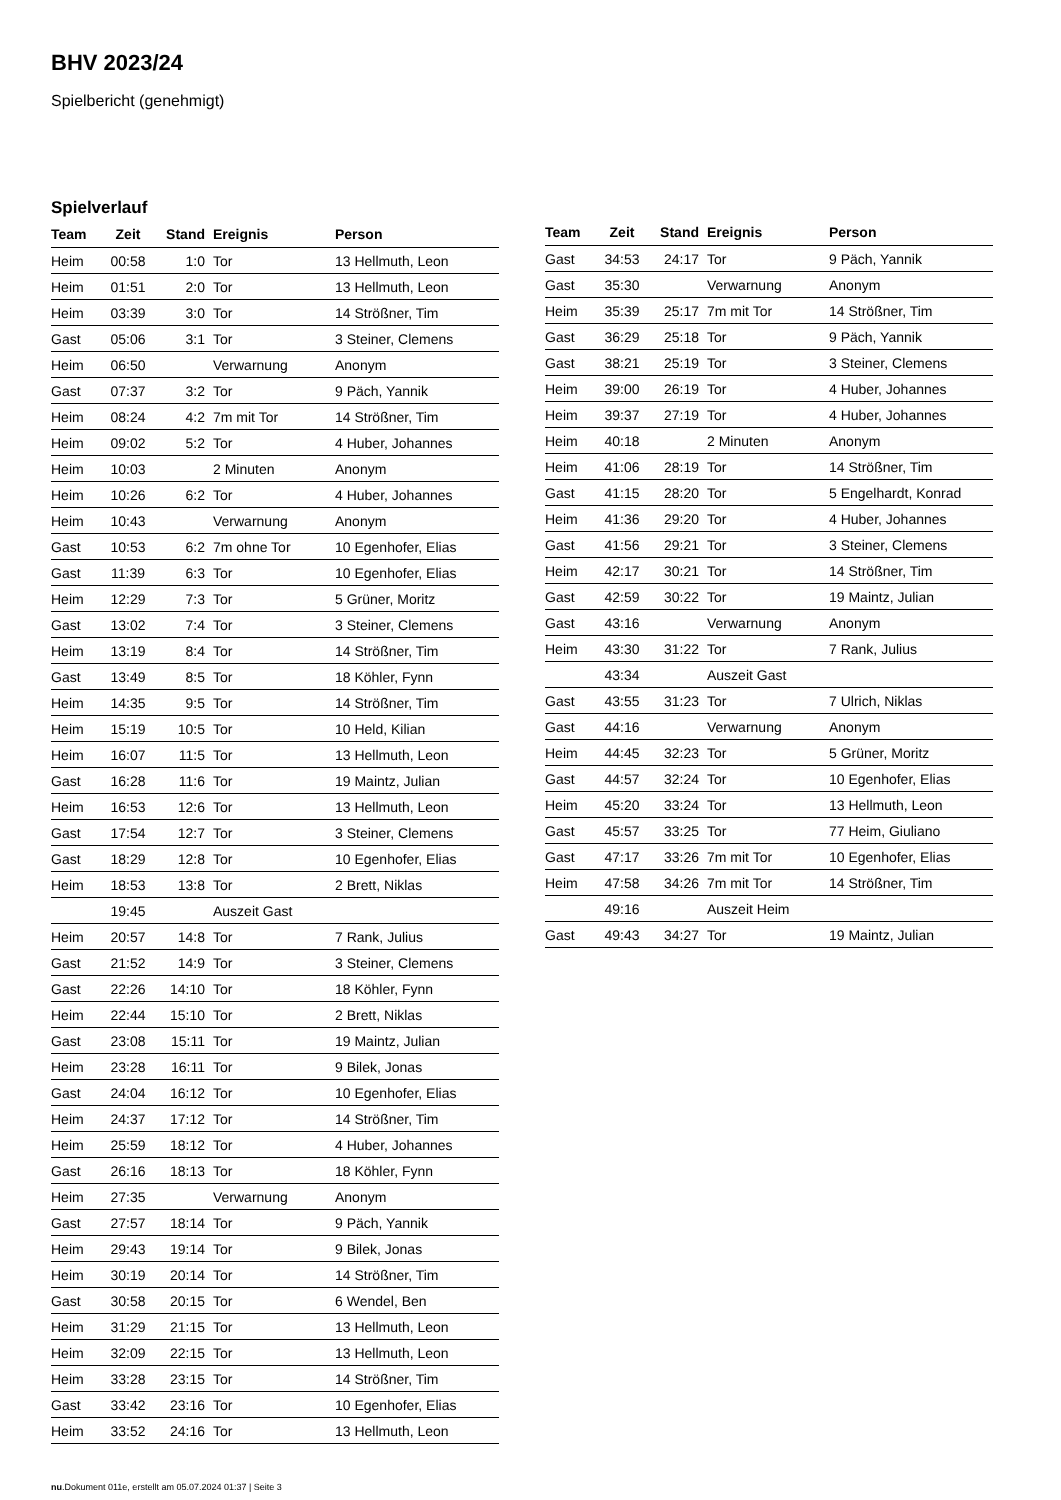BHV 2023/24
Spielbericht (genehmigt)
Spielverlauf
| Team | Zeit | Stand | Ereignis | Person |
| --- | --- | --- | --- | --- |
| Heim | 00:58 | 1:0 | Tor | 13 Hellmuth, Leon |
| Heim | 01:51 | 2:0 | Tor | 13 Hellmuth, Leon |
| Heim | 03:39 | 3:0 | Tor | 14 Strößner, Tim |
| Gast | 05:06 | 3:1 | Tor | 3 Steiner, Clemens |
| Heim | 06:50 | | Verwarnung | Anonym |
| Gast | 07:37 | 3:2 | Tor | 9 Päch, Yannik |
| Heim | 08:24 | 4:2 | 7m mit Tor | 14 Strößner, Tim |
| Heim | 09:02 | 5:2 | Tor | 4 Huber, Johannes |
| Heim | 10:03 | | 2 Minuten | Anonym |
| Heim | 10:26 | 6:2 | Tor | 4 Huber, Johannes |
| Heim | 10:43 | | Verwarnung | Anonym |
| Gast | 10:53 | 6:2 | 7m ohne Tor | 10 Egenhofer, Elias |
| Gast | 11:39 | 6:3 | Tor | 10 Egenhofer, Elias |
| Heim | 12:29 | 7:3 | Tor | 5 Grüner, Moritz |
| Gast | 13:02 | 7:4 | Tor | 3 Steiner, Clemens |
| Heim | 13:19 | 8:4 | Tor | 14 Strößner, Tim |
| Gast | 13:49 | 8:5 | Tor | 18 Köhler, Fynn |
| Heim | 14:35 | 9:5 | Tor | 14 Strößner, Tim |
| Heim | 15:19 | 10:5 | Tor | 10 Held, Kilian |
| Heim | 16:07 | 11:5 | Tor | 13 Hellmuth, Leon |
| Gast | 16:28 | 11:6 | Tor | 19 Maintz, Julian |
| Heim | 16:53 | 12:6 | Tor | 13 Hellmuth, Leon |
| Gast | 17:54 | 12:7 | Tor | 3 Steiner, Clemens |
| Gast | 18:29 | 12:8 | Tor | 10 Egenhofer, Elias |
| Heim | 18:53 | 13:8 | Tor | 2 Brett, Niklas |
| | 19:45 | | Auszeit Gast | |
| Heim | 20:57 | 14:8 | Tor | 7 Rank, Julius |
| Gast | 21:52 | 14:9 | Tor | 3 Steiner, Clemens |
| Gast | 22:26 | 14:10 | Tor | 18 Köhler, Fynn |
| Heim | 22:44 | 15:10 | Tor | 2 Brett, Niklas |
| Gast | 23:08 | 15:11 | Tor | 19 Maintz, Julian |
| Heim | 23:28 | 16:11 | Tor | 9 Bilek, Jonas |
| Gast | 24:04 | 16:12 | Tor | 10 Egenhofer, Elias |
| Heim | 24:37 | 17:12 | Tor | 14 Strößner, Tim |
| Heim | 25:59 | 18:12 | Tor | 4 Huber, Johannes |
| Gast | 26:16 | 18:13 | Tor | 18 Köhler, Fynn |
| Heim | 27:35 | | Verwarnung | Anonym |
| Gast | 27:57 | 18:14 | Tor | 9 Päch, Yannik |
| Heim | 29:43 | 19:14 | Tor | 9 Bilek, Jonas |
| Heim | 30:19 | 20:14 | Tor | 14 Strößner, Tim |
| Gast | 30:58 | 20:15 | Tor | 6 Wendel, Ben |
| Heim | 31:29 | 21:15 | Tor | 13 Hellmuth, Leon |
| Heim | 32:09 | 22:15 | Tor | 13 Hellmuth, Leon |
| Heim | 33:28 | 23:15 | Tor | 14 Strößner, Tim |
| Gast | 33:42 | 23:16 | Tor | 10 Egenhofer, Elias |
| Heim | 33:52 | 24:16 | Tor | 13 Hellmuth, Leon |
| Team | Zeit | Stand | Ereignis | Person |
| --- | --- | --- | --- | --- |
| Gast | 34:53 | 24:17 | Tor | 9 Päch, Yannik |
| Gast | 35:30 | | Verwarnung | Anonym |
| Heim | 35:39 | 25:17 | 7m mit Tor | 14 Strößner, Tim |
| Gast | 36:29 | 25:18 | Tor | 9 Päch, Yannik |
| Gast | 38:21 | 25:19 | Tor | 3 Steiner, Clemens |
| Heim | 39:00 | 26:19 | Tor | 4 Huber, Johannes |
| Heim | 39:37 | 27:19 | Tor | 4 Huber, Johannes |
| Heim | 40:18 | | 2 Minuten | Anonym |
| Heim | 41:06 | 28:19 | Tor | 14 Strößner, Tim |
| Gast | 41:15 | 28:20 | Tor | 5 Engelhardt, Konrad |
| Heim | 41:36 | 29:20 | Tor | 4 Huber, Johannes |
| Gast | 41:56 | 29:21 | Tor | 3 Steiner, Clemens |
| Heim | 42:17 | 30:21 | Tor | 14 Strößner, Tim |
| Gast | 42:59 | 30:22 | Tor | 19 Maintz, Julian |
| Gast | 43:16 | | Verwarnung | Anonym |
| Heim | 43:30 | 31:22 | Tor | 7 Rank, Julius |
| | 43:34 | | Auszeit Gast | |
| Gast | 43:55 | 31:23 | Tor | 7 Ulrich, Niklas |
| Gast | 44:16 | | Verwarnung | Anonym |
| Heim | 44:45 | 32:23 | Tor | 5 Grüner, Moritz |
| Gast | 44:57 | 32:24 | Tor | 10 Egenhofer, Elias |
| Heim | 45:20 | 33:24 | Tor | 13 Hellmuth, Leon |
| Gast | 45:57 | 33:25 | Tor | 77 Heim, Giuliano |
| Gast | 47:17 | 33:26 | 7m mit Tor | 10 Egenhofer, Elias |
| Heim | 47:58 | 34:26 | 7m mit Tor | 14 Strößner, Tim |
| | 49:16 | | Auszeit Heim | |
| Gast | 49:43 | 34:27 | Tor | 19 Maintz, Julian |
nu.Dokument 011e, erstellt am 05.07.2024 01:37 | Seite 3